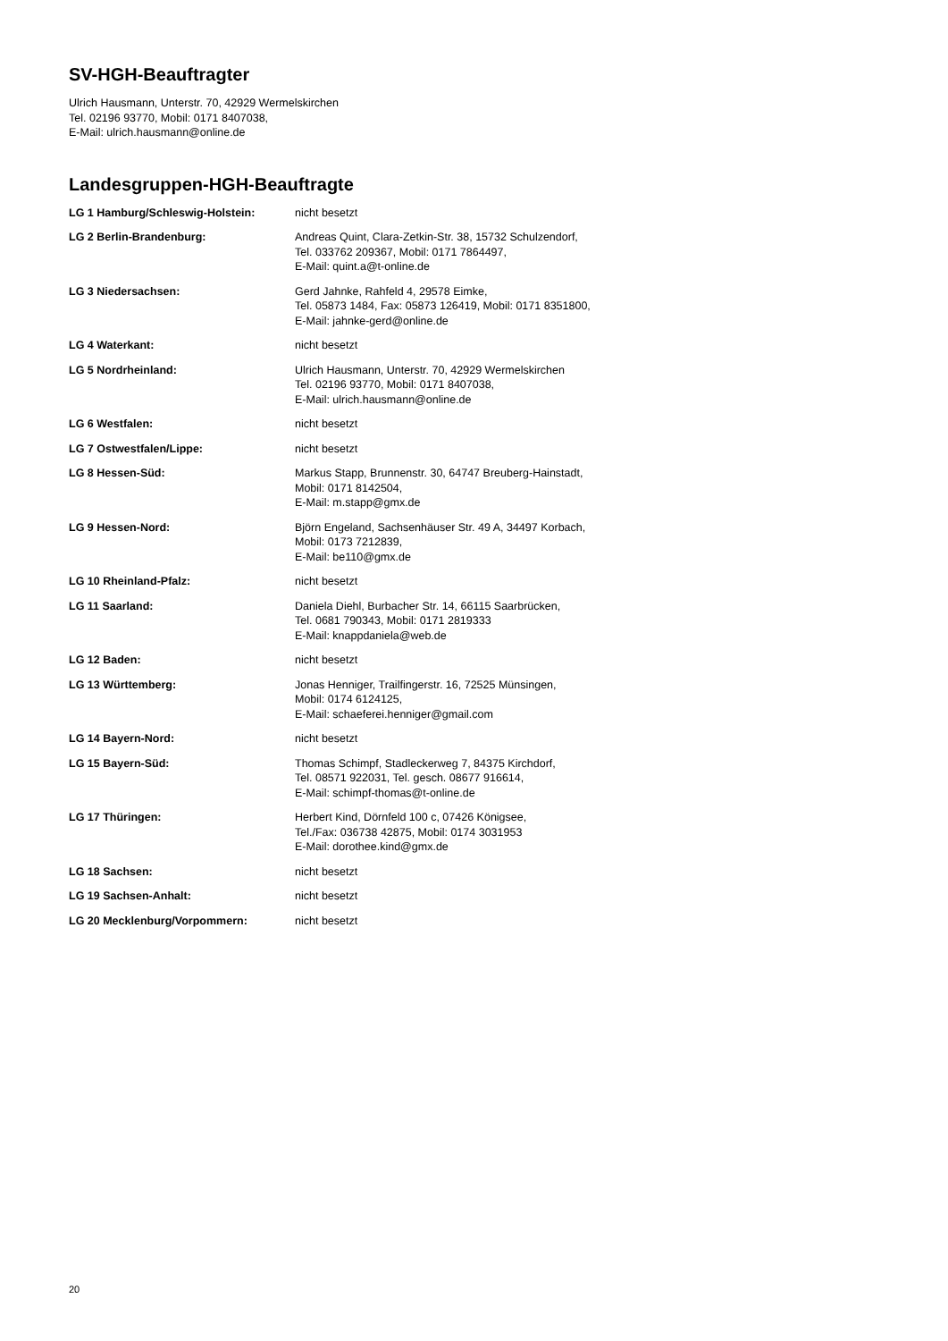SV-HGH-Beauftragter
Ulrich Hausmann, Unterstr. 70, 42929 Wermelskirchen
Tel. 02196 93770, Mobil: 0171 8407038,
E-Mail: ulrich.hausmann@online.de
Landesgruppen-HGH-Beauftragte
| LG 1 Hamburg/Schleswig-Holstein: | nicht besetzt |
| LG 2 Berlin-Brandenburg: | Andreas Quint, Clara-Zetkin-Str. 38, 15732 Schulzendorf, Tel. 033762 209367, Mobil: 0171 7864497, E-Mail: quint.a@t-online.de |
| LG 3 Niedersachsen: | Gerd Jahnke, Rahfeld 4, 29578 Eimke, Tel. 05873 1484, Fax: 05873 126419, Mobil: 0171 8351800, E-Mail: jahnke-gerd@online.de |
| LG 4 Waterkant: | nicht besetzt |
| LG 5 Nordrheinland: | Ulrich Hausmann, Unterstr. 70, 42929 Wermelskirchen Tel. 02196 93770, Mobil: 0171 8407038, E-Mail: ulrich.hausmann@online.de |
| LG 6 Westfalen: | nicht besetzt |
| LG 7 Ostwestfalen/Lippe: | nicht besetzt |
| LG 8 Hessen-Süd: | Markus Stapp, Brunnenstr. 30, 64747 Breuberg-Hainstadt, Mobil: 0171 8142504, E-Mail: m.stapp@gmx.de |
| LG 9 Hessen-Nord: | Björn Engeland, Sachsenhäuser Str. 49 A, 34497 Korbach, Mobil: 0173 7212839, E-Mail: be110@gmx.de |
| LG 10 Rheinland-Pfalz: | nicht besetzt |
| LG 11 Saarland: | Daniela Diehl, Burbacher Str. 14, 66115 Saarbrücken, Tel. 0681 790343, Mobil: 0171 2819333 E-Mail: knappdaniela@web.de |
| LG 12 Baden: | nicht besetzt |
| LG 13 Württemberg: | Jonas Henniger, Trailfingerstr. 16, 72525 Münsingen, Mobil: 0174 6124125, E-Mail: schaeferei.henniger@gmail.com |
| LG 14 Bayern-Nord: | nicht besetzt |
| LG 15 Bayern-Süd: | Thomas Schimpf, Stadleckerweg 7, 84375 Kirchdorf, Tel. 08571 922031, Tel. gesch. 08677 916614, E-Mail: schimpf-thomas@t-online.de |
| LG 17 Thüringen: | Herbert Kind, Dörnfeld 100 c, 07426 Königsee, Tel./Fax: 036738 42875, Mobil: 0174 3031953 E-Mail: dorothee.kind@gmx.de |
| LG 18 Sachsen: | nicht besetzt |
| LG 19 Sachsen-Anhalt: | nicht besetzt |
| LG 20 Mecklenburg/Vorpommern: | nicht besetzt |
20